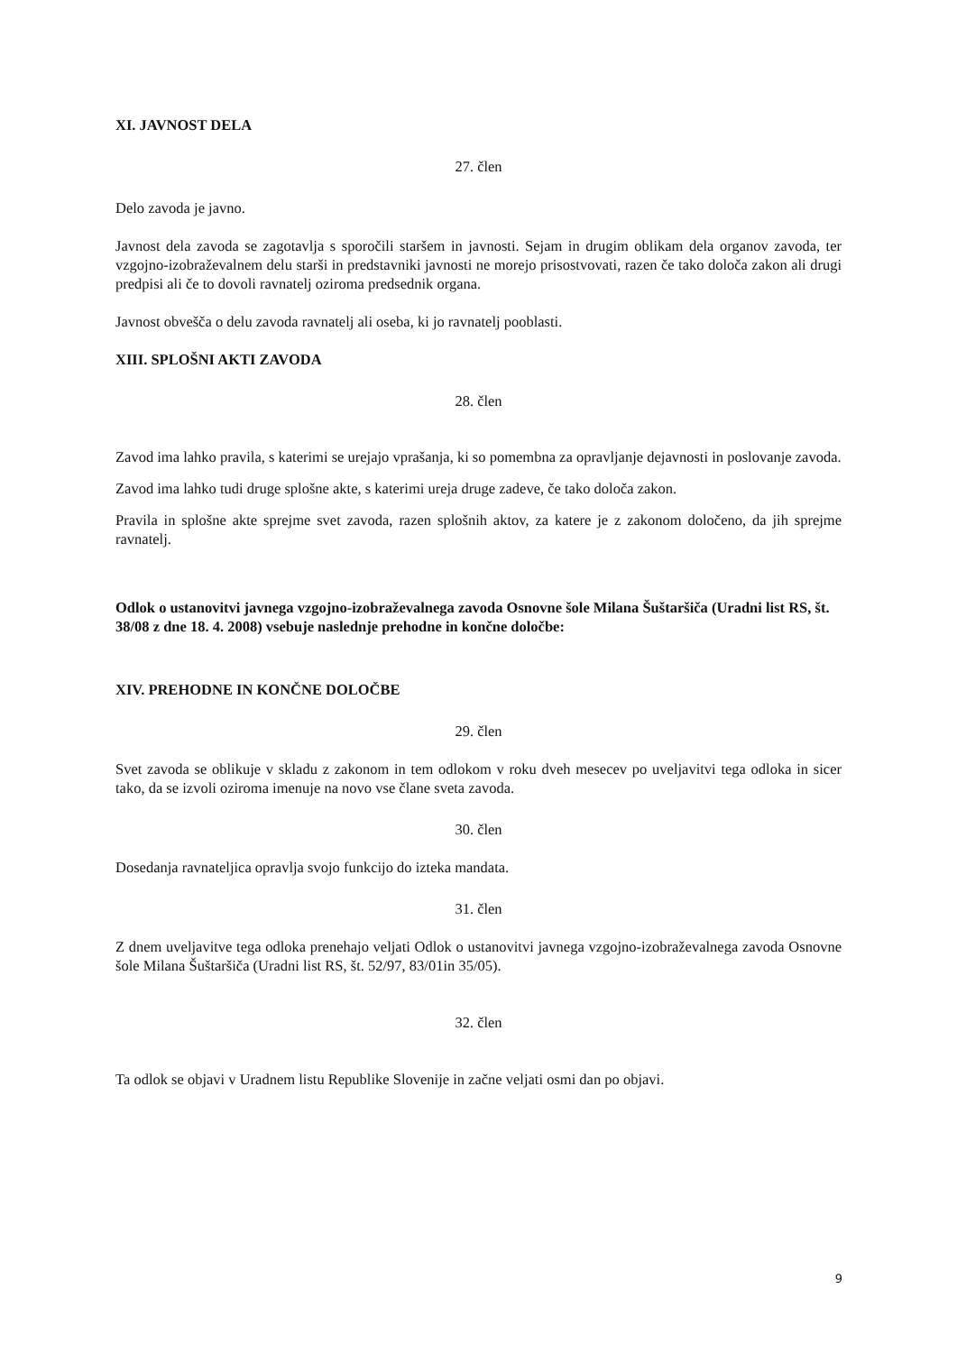XI. JAVNOST DELA
27. člen
Delo zavoda je javno.
Javnost dela zavoda se zagotavlja s sporočili staršem in javnosti. Sejam in drugim oblikam dela organov zavoda, ter vzgojno-izobraževalnem delu starši in predstavniki javnosti ne morejo prisostvovati, razen če tako določa zakon ali drugi predpisi ali če to dovoli ravnatelj oziroma predsednik organa.
Javnost obvešča o delu zavoda ravnatelj ali oseba, ki jo ravnatelj pooblasti.
XIII. SPLOŠNI AKTI ZAVODA
28. člen
Zavod ima lahko pravila, s katerimi se urejajo vprašanja, ki so pomembna za opravljanje dejavnosti in poslovanje zavoda.
Zavod ima lahko tudi druge splošne akte, s katerimi ureja druge zadeve, če tako določa zakon.
Pravila in splošne akte sprejme svet zavoda, razen splošnih aktov, za katere je z zakonom določeno, da jih sprejme ravnatelj.
Odlok o ustanovitvi javnega vzgojno-izobraževalnega zavoda Osnovne šole Milana Šuštaršiča (Uradni list RS, št. 38/08 z dne 18. 4. 2008) vsebuje naslednje prehodne in končne določbe:
XIV. PREHODNE IN KONČNE DOLOČBE
29. člen
Svet zavoda se oblikuje v skladu z zakonom in tem odlokom v roku dveh mesecev po uveljavitvi tega odloka in sicer tako, da se izvoli oziroma imenuje na novo vse člane sveta zavoda.
30. člen
Dosedanja ravnateljica opravlja svojo funkcijo do izteka mandata.
31. člen
Z dnem uveljavitve tega odloka prenehajo veljati Odlok o ustanovitvi javnega vzgojno-izobraževalnega zavoda Osnovne šole Milana Šuštaršiča (Uradni list RS, št. 52/97, 83/01in 35/05).
32. člen
Ta odlok se objavi v Uradnem listu Republike Slovenije in začne veljati osmi dan po objavi.
9